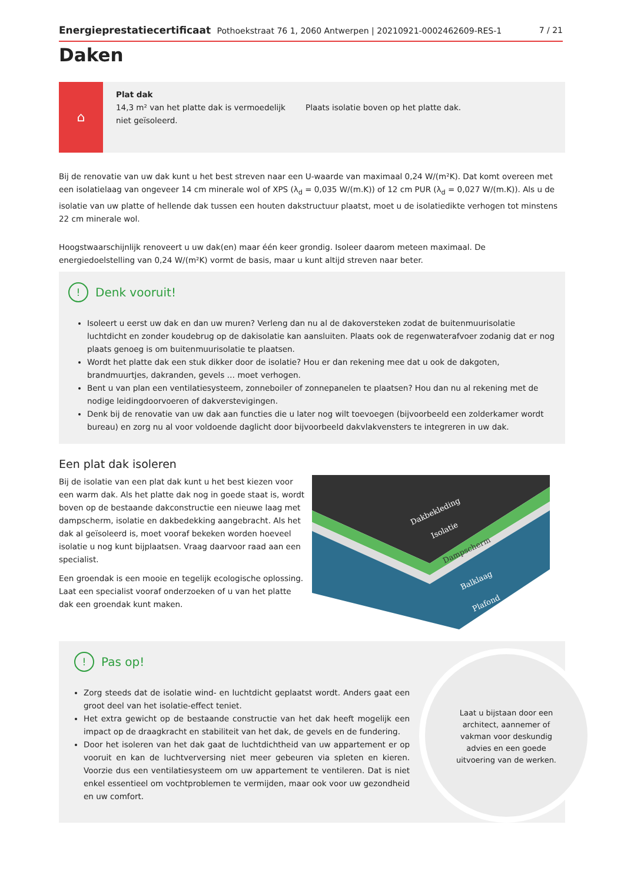Energieprestatiecertificaat Pothoekstraat 76 1, 2060 Antwerpen | 20210921-0002462609-RES-1 7 / 21
Daken
⌂
Plat dak
14,3 m² van het platte dak is vermoedelijk niet geïsoleerd.
Plaats isolatie boven op het platte dak.
Bij de renovatie van uw dak kunt u het best streven naar een U-waarde van maximaal 0,24 W/(m²K). Dat komt overeen met een isolatielaag van ongeveer 14 cm minerale wol of XPS (λ<sub>d</sub> = 0,035 W/(m.K)) of 12 cm PUR (λ<sub>d</sub> = 0,027 W/(m.K)). Als u de isolatie van uw platte of hellende dak tussen een houten dakstructuur plaatst, moet u de isolatiedikte verhogen tot minstens 22 cm minerale wol.
Hoogstwaarschijnlijk renoveert u uw dak(en) maar één keer grondig. Isoleer daarom meteen maximaal. De energiedoelstelling van 0,24 W/(m²K) vormt de basis, maar u kunt altijd streven naar beter.
! Denk vooruit!
Isoleert u eerst uw dak en dan uw muren? Verleng dan nu al de dakoversteken zodat de buitenmuurisolatie luchtdicht en zonder koudebrug op de dakisolatie kan aansluiten. Plaats ook de regenwaterafvoer zodanig dat er nog plaats genoeg is om buitenmuurisolatie te plaatsen.
Wordt het platte dak een stuk dikker door de isolatie? Hou er dan rekening mee dat u ook de dakgoten, brandmuurtjes, dakranden, gevels … moet verhogen.
Bent u van plan een ventilatiesysteem, zonneboiler of zonnepanelen te plaatsen? Hou dan nu al rekening met de nodige leidingdoorvoeren of dakverstevigingen.
Denk bij de renovatie van uw dak aan functies die u later nog wilt toevoegen (bijvoorbeeld een zolderkamer wordt bureau) en zorg nu al voor voldoende daglicht door bijvoorbeeld dakvlakvensters te integreren in uw dak.
Een plat dak isoleren
Bij de isolatie van een plat dak kunt u het best kiezen voor een warm dak. Als het platte dak nog in goede staat is, wordt boven op de bestaande dakconstructie een nieuwe laag met dampscherm, isolatie en dakbedekking aangebracht. Als het dak al geïsoleerd is, moet vooraf bekeken worden hoeveel isolatie u nog kunt bijplaatsen. Vraag daarvoor raad aan een specialist.
Een groendak is een mooie en tegelijk ecologische oplossing. Laat een specialist vooraf onderzoeken of u van het platte dak een groendak kunt maken.
Dakbekleding
Isolatie
Dampscherm
Balklaag
Plafond
! Pas op!
Zorg steeds dat de isolatie wind- en luchtdicht geplaatst wordt. Anders gaat een groot deel van het isolatie-effect teniet.
Het extra gewicht op de bestaande constructie van het dak heeft mogelijk een impact op de draagkracht en stabiliteit van het dak, de gevels en de fundering.
Door het isoleren van het dak gaat de luchtdichtheid van uw appartement er op vooruit en kan de luchtverversing niet meer gebeuren via spleten en kieren. Voorzie dus een ventilatiesysteem om uw appartement te ventileren. Dat is niet enkel essentieel om vochtproblemen te vermijden, maar ook voor uw gezondheid en uw comfort.
Laat u bijstaan door een architect, aannemer of vakman voor deskundig advies en een goede uitvoering van de werken.